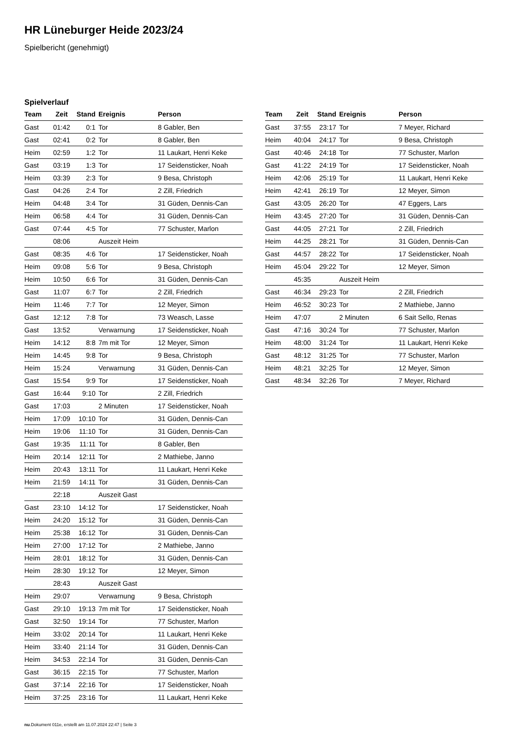HR Lüneburger Heide 2023/24
Spielbericht (genehmigt)
Spielverlauf
| Team | Zeit | Stand | Ereignis | Person |
| --- | --- | --- | --- | --- |
| Gast | 01:42 | 0:1 | Tor | 8 Gabler, Ben |
| Gast | 02:41 | 0:2 | Tor | 8 Gabler, Ben |
| Heim | 02:59 | 1:2 | Tor | 11 Laukart, Henri Keke |
| Gast | 03:19 | 1:3 | Tor | 17 Seidensticker, Noah |
| Heim | 03:39 | 2:3 | Tor | 9 Besa, Christoph |
| Gast | 04:26 | 2:4 | Tor | 2 Zill, Friedrich |
| Heim | 04:48 | 3:4 | Tor | 31 Güden, Dennis-Can |
| Heim | 06:58 | 4:4 | Tor | 31 Güden, Dennis-Can |
| Gast | 07:44 | 4:5 | Tor | 77 Schuster, Marlon |
| | 08:06 | | Auszeit Heim | |
| Gast | 08:35 | 4:6 | Tor | 17 Seidensticker, Noah |
| Heim | 09:08 | 5:6 | Tor | 9 Besa, Christoph |
| Heim | 10:50 | 6:6 | Tor | 31 Güden, Dennis-Can |
| Gast | 11:07 | 6:7 | Tor | 2 Zill, Friedrich |
| Heim | 11:46 | 7:7 | Tor | 12 Meyer, Simon |
| Gast | 12:12 | 7:8 | Tor | 73 Weasch, Lasse |
| Gast | 13:52 | | Verwarnung | 17 Seidensticker, Noah |
| Heim | 14:12 | 8:8 | 7m mit Tor | 12 Meyer, Simon |
| Heim | 14:45 | 9:8 | Tor | 9 Besa, Christoph |
| Heim | 15:24 | | Verwarnung | 31 Güden, Dennis-Can |
| Gast | 15:54 | 9:9 | Tor | 17 Seidensticker, Noah |
| Gast | 16:44 | 9:10 | Tor | 2 Zill, Friedrich |
| Gast | 17:03 | | 2 Minuten | 17 Seidensticker, Noah |
| Heim | 17:09 | 10:10 | Tor | 31 Güden, Dennis-Can |
| Heim | 19:06 | 11:10 | Tor | 31 Güden, Dennis-Can |
| Gast | 19:35 | 11:11 | Tor | 8 Gabler, Ben |
| Heim | 20:14 | 12:11 | Tor | 2 Mathiebe, Janno |
| Heim | 20:43 | 13:11 | Tor | 11 Laukart, Henri Keke |
| Heim | 21:59 | 14:11 | Tor | 31 Güden, Dennis-Can |
| | 22:18 | | Auszeit Gast | |
| Gast | 23:10 | 14:12 | Tor | 17 Seidensticker, Noah |
| Heim | 24:20 | 15:12 | Tor | 31 Güden, Dennis-Can |
| Heim | 25:38 | 16:12 | Tor | 31 Güden, Dennis-Can |
| Heim | 27:00 | 17:12 | Tor | 2 Mathiebe, Janno |
| Heim | 28:01 | 18:12 | Tor | 31 Güden, Dennis-Can |
| Heim | 28:30 | 19:12 | Tor | 12 Meyer, Simon |
| | 28:43 | | Auszeit Gast | |
| Heim | 29:07 | | Verwarnung | 9 Besa, Christoph |
| Gast | 29:10 | 19:13 | 7m mit Tor | 17 Seidensticker, Noah |
| Gast | 32:50 | 19:14 | Tor | 77 Schuster, Marlon |
| Heim | 33:02 | 20:14 | Tor | 11 Laukart, Henri Keke |
| Heim | 33:40 | 21:14 | Tor | 31 Güden, Dennis-Can |
| Heim | 34:53 | 22:14 | Tor | 31 Güden, Dennis-Can |
| Gast | 36:15 | 22:15 | Tor | 77 Schuster, Marlon |
| Gast | 37:14 | 22:16 | Tor | 17 Seidensticker, Noah |
| Heim | 37:25 | 23:16 | Tor | 11 Laukart, Henri Keke |
| Team | Zeit | Stand | Ereignis | Person |
| --- | --- | --- | --- | --- |
| Gast | 37:55 | 23:17 | Tor | 7 Meyer, Richard |
| Heim | 40:04 | 24:17 | Tor | 9 Besa, Christoph |
| Gast | 40:46 | 24:18 | Tor | 77 Schuster, Marlon |
| Gast | 41:22 | 24:19 | Tor | 17 Seidensticker, Noah |
| Heim | 42:06 | 25:19 | Tor | 11 Laukart, Henri Keke |
| Heim | 42:41 | 26:19 | Tor | 12 Meyer, Simon |
| Gast | 43:05 | 26:20 | Tor | 47 Eggers, Lars |
| Heim | 43:45 | 27:20 | Tor | 31 Güden, Dennis-Can |
| Gast | 44:05 | 27:21 | Tor | 2 Zill, Friedrich |
| Heim | 44:25 | 28:21 | Tor | 31 Güden, Dennis-Can |
| Gast | 44:57 | 28:22 | Tor | 17 Seidensticker, Noah |
| Heim | 45:04 | 29:22 | Tor | 12 Meyer, Simon |
| | 45:35 | | Auszeit Heim | |
| Gast | 46:34 | 29:23 | Tor | 2 Zill, Friedrich |
| Heim | 46:52 | 30:23 | Tor | 2 Mathiebe, Janno |
| Heim | 47:07 | | 2 Minuten | 6 Sait Sello, Renas |
| Gast | 47:16 | 30:24 | Tor | 77 Schuster, Marlon |
| Heim | 48:00 | 31:24 | Tor | 11 Laukart, Henri Keke |
| Gast | 48:12 | 31:25 | Tor | 77 Schuster, Marlon |
| Heim | 48:21 | 32:25 | Tor | 12 Meyer, Simon |
| Gast | 48:34 | 32:26 | Tor | 7 Meyer, Richard |
nu.Dokument 011e, erstellt am 11.07.2024 22:47 | Seite 3